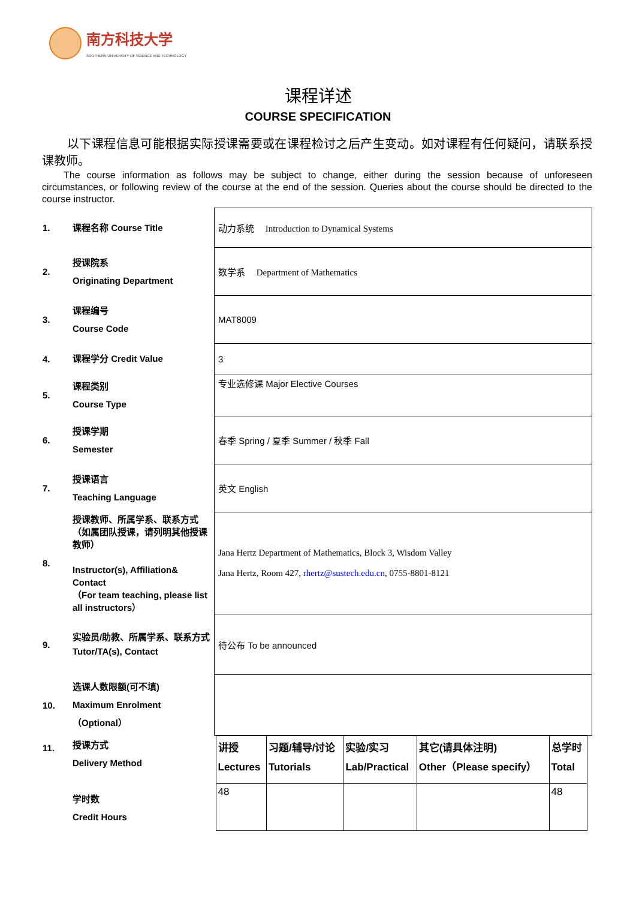南方科技大学
SOUTHERN UNIVERSITY OF SCIENCE AND TECHNOLOGY
课程详述
COURSE SPECIFICATION
以下课程信息可能根据实际授课需要或在课程检讨之后产生变动。如对课程有任何疑问，请联系授课教师。
The course information as follows may be subject to change, either during the session because of unforeseen circumstances, or following review of the course at the end of the session. Queries about the course should be directed to the course instructor.
| 1. | 课程名称 Course Title | 动力系统 Introduction to Dynamical Systems |
| 2. | 授课院系 Originating Department | 数学系 Department of Mathematics |
| 3. | 课程编号 Course Code | MAT8009 |
| 4. | 课程学分 Credit Value | 3 |
| 5. | 课程类别 Course Type | 专业选修课 Major Elective Courses |
| 6. | 授课学期 Semester | 春季 Spring / 夏季 Summer / 秋季 Fall |
| 7. | 授课语言 Teaching Language | 英文 English |
| 8. | 授课教师、所属学系、联系方式（如属团队授课，请列明其他授课教师） Instructor(s), Affiliation& Contact （For team teaching, please list all instructors） | Jana Hertz Department of Mathematics, Block 3, Wisdom Valley Jana Hertz, Room 427, rhertz@sustech.edu.cn , 0755-8801-8121 |
| 9. | 实验员/助教、所属学系、联系方式 Tutor/TA(s), Contact | 待公布 To be announced |
| 10. | 选课人数限额(可不填) Maximum Enrolment（Optional） | |
| 11. | 授课方式 Delivery Method 学时数 Credit Hours | / 讲授 Lectures / 习题/辅导/讨论 Tutorials / 实验/实习 Lab/Practical / 其它(请具体注明) Other（Please specify） / 总学时 Total / / 48 / / / / 48 / |